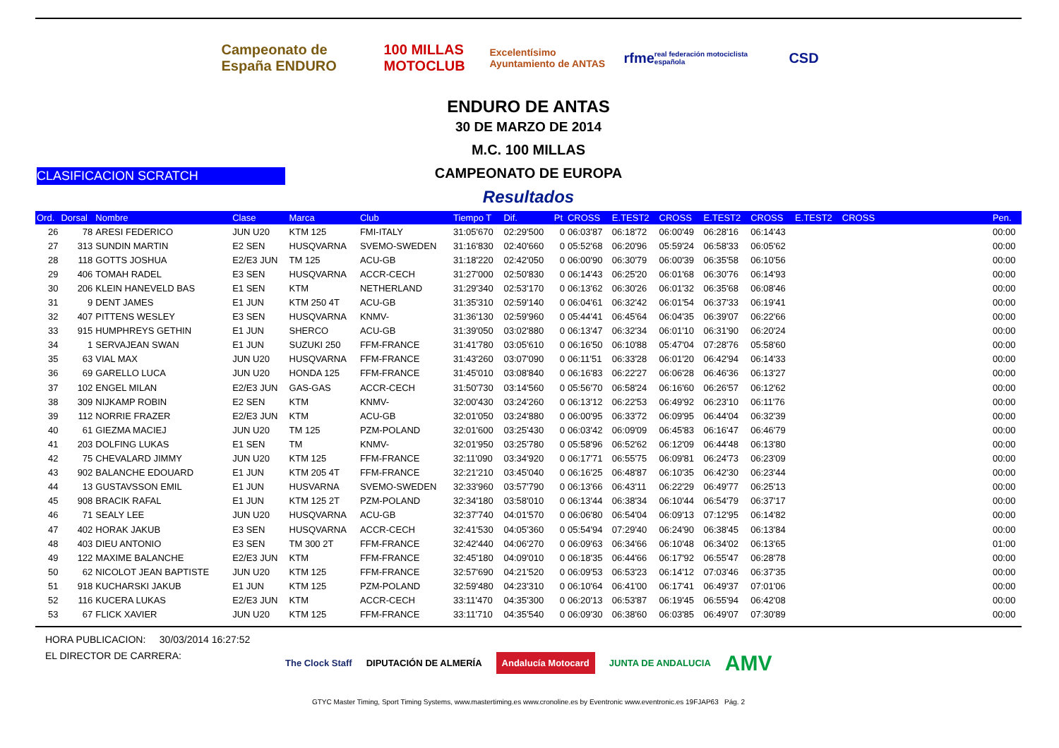Campeonato de España ENDURO
100 MILLAS MOTOCLUB
Excelentísimo Ayuntamiento de ANTAS
rfme real federación motociclista española
CSD
ENDURO DE ANTAS
30 DE MARZO DE 2014
M.C. 100 MILLAS
CLASIFICACION SCRATCH
CAMPEONATO DE EUROPA
Resultados
| Ord. | Dorsal | Nombre | Clase | Marca | Club | Tiempo T | Dif. | Pt | CROSS | E.TEST2 | CROSS | E.TEST2 | CROSS | E.TEST2 | CROSS | | Pen. |
| --- | --- | --- | --- | --- | --- | --- | --- | --- | --- | --- | --- | --- | --- | --- | --- | --- | --- |
| 26 | 78 | ARESI FEDERICO | JUN U20 | KTM 125 | FMI-ITALY | 31:05'670 | 02:29'500 | 0 | 06:03'87 | 06:18'72 | 06:00'49 | 06:28'16 | 06:14'43 | | | | 00:00 |
| 27 | 313 | SUNDIN MARTIN | E2 SEN | HUSQVARNA | SVEMO-SWEDEN | 31:16'830 | 02:40'660 | 0 | 05:52'68 | 06:20'96 | 05:59'24 | 06:58'33 | 06:05'62 | | | | 00:00 |
| 28 | 118 | GOTTS JOSHUA | E2/E3 JUN | TM 125 | ACU-GB | 31:18'220 | 02:42'050 | 0 | 06:00'90 | 06:30'79 | 06:00'39 | 06:35'58 | 06:10'56 | | | | 00:00 |
| 29 | 406 | TOMAH RADEL | E3 SEN | HUSQVARNA | ACCR-CECH | 31:27'000 | 02:50'830 | 0 | 06:14'43 | 06:25'20 | 06:01'68 | 06:30'76 | 06:14'93 | | | | 00:00 |
| 30 | 206 | KLEIN HANEVELD BAS | E1 SEN | KTM | NETHERLAND | 31:29'340 | 02:53'170 | 0 | 06:13'62 | 06:30'26 | 06:01'32 | 06:35'68 | 06:08'46 | | | | 00:00 |
| 31 | 9 | DENT JAMES | E1 JUN | KTM 250 4T | ACU-GB | 31:35'310 | 02:59'140 | 0 | 06:04'61 | 06:32'42 | 06:01'54 | 06:37'33 | 06:19'41 | | | | 00:00 |
| 32 | 407 | PITTENS WESLEY | E3 SEN | HUSQVARNA | KNMV- | 31:36'130 | 02:59'960 | 0 | 05:44'41 | 06:45'64 | 06:04'35 | 06:39'07 | 06:22'66 | | | | 00:00 |
| 33 | 915 | HUMPHREYS GETHIN | E1 JUN | SHERCO | ACU-GB | 31:39'050 | 03:02'880 | 0 | 06:13'47 | 06:32'34 | 06:01'10 | 06:31'90 | 06:20'24 | | | | 00:00 |
| 34 | 1 | SERVAJEAN SWAN | E1 JUN | SUZUKI 250 | FFM-FRANCE | 31:41'780 | 03:05'610 | 0 | 06:16'50 | 06:10'88 | 05:47'04 | 07:28'76 | 05:58'60 | | | | 00:00 |
| 35 | 63 | VIAL MAX | JUN U20 | HUSQVARNA | FFM-FRANCE | 31:43'260 | 03:07'090 | 0 | 06:11'51 | 06:33'28 | 06:01'20 | 06:42'94 | 06:14'33 | | | | 00:00 |
| 36 | 69 | GARELLO LUCA | JUN U20 | HONDA 125 | FFM-FRANCE | 31:45'010 | 03:08'840 | 0 | 06:16'83 | 06:22'27 | 06:06'28 | 06:46'36 | 06:13'27 | | | | 00:00 |
| 37 | 102 | ENGEL MILAN | E2/E3 JUN | GAS-GAS | ACCR-CECH | 31:50'730 | 03:14'560 | 0 | 05:56'70 | 06:58'24 | 06:16'60 | 06:26'57 | 06:12'62 | | | | 00:00 |
| 38 | 309 | NIJKAMP ROBIN | E2 SEN | KTM | KNMV- | 32:00'430 | 03:24'260 | 0 | 06:13'12 | 06:22'53 | 06:49'92 | 06:23'10 | 06:11'76 | | | | 00:00 |
| 39 | 112 | NORRIE FRAZER | E2/E3 JUN | KTM | ACU-GB | 32:01'050 | 03:24'880 | 0 | 06:00'95 | 06:33'72 | 06:09'95 | 06:44'04 | 06:32'39 | | | | 00:00 |
| 40 | 61 | GIEZMA MACIEJ | JUN U20 | TM 125 | PZM-POLAND | 32:01'600 | 03:25'430 | 0 | 06:03'42 | 06:09'09 | 06:45'83 | 06:16'47 | 06:46'79 | | | | 00:00 |
| 41 | 203 | DOLFING LUKAS | E1 SEN | TM | KNMV- | 32:01'950 | 03:25'780 | 0 | 05:58'96 | 06:52'62 | 06:12'09 | 06:44'48 | 06:13'80 | | | | 00:00 |
| 42 | 75 | CHEVALARD JIMMY | JUN U20 | KTM 125 | FFM-FRANCE | 32:11'090 | 03:34'920 | 0 | 06:17'71 | 06:55'75 | 06:09'81 | 06:24'73 | 06:23'09 | | | | 00:00 |
| 43 | 902 | BALANCHE EDOUARD | E1 JUN | KTM 205 4T | FFM-FRANCE | 32:21'210 | 03:45'040 | 0 | 06:16'25 | 06:48'87 | 06:10'35 | 06:42'30 | 06:23'44 | | | | 00:00 |
| 44 | 13 | GUSTAVSSON EMIL | E1 JUN | HUSVARNA | SVEMO-SWEDEN | 32:33'960 | 03:57'790 | 0 | 06:13'66 | 06:43'11 | 06:22'29 | 06:49'77 | 06:25'13 | | | | 00:00 |
| 45 | 908 | BRACIK RAFAL | E1 JUN | KTM 125 2T | PZM-POLAND | 32:34'180 | 03:58'010 | 0 | 06:13'44 | 06:38'34 | 06:10'44 | 06:54'79 | 06:37'17 | | | | 00:00 |
| 46 | 71 | SEALY LEE | JUN U20 | HUSQVARNA | ACU-GB | 32:37'740 | 04:01'570 | 0 | 06:06'80 | 06:54'04 | 06:09'13 | 07:12'95 | 06:14'82 | | | | 00:00 |
| 47 | 402 | HORAK JAKUB | E3 SEN | HUSQVARNA | ACCR-CECH | 32:41'530 | 04:05'360 | 0 | 05:54'94 | 07:29'40 | 06:24'90 | 06:38'45 | 06:13'84 | | | | 00:00 |
| 48 | 403 | DIEU ANTONIO | E3 SEN | TM 300 2T | FFM-FRANCE | 32:42'440 | 04:06'270 | 0 | 06:09'63 | 06:34'66 | 06:10'48 | 06:34'02 | 06:13'65 | | | | 01:00 |
| 49 | 122 | MAXIME BALANCHE | E2/E3 JUN | KTM | FFM-FRANCE | 32:45'180 | 04:09'010 | 0 | 06:18'35 | 06:44'66 | 06:17'92 | 06:55'47 | 06:28'78 | | | | 00:00 |
| 50 | 62 | NICOLOT JEAN BAPTISTE | JUN U20 | KTM 125 | FFM-FRANCE | 32:57'690 | 04:21'520 | 0 | 06:09'53 | 06:53'23 | 06:14'12 | 07:03'46 | 06:37'35 | | | | 00:00 |
| 51 | 918 | KUCHARSKI JAKUB | E1 JUN | KTM 125 | PZM-POLAND | 32:59'480 | 04:23'310 | 0 | 06:10'64 | 06:41'00 | 06:17'41 | 06:49'37 | 07:01'06 | | | | 00:00 |
| 52 | 116 | KUCERA LUKAS | E2/E3 JUN | KTM | ACCR-CECH | 33:11'470 | 04:35'300 | 0 | 06:20'13 | 06:53'87 | 06:19'45 | 06:55'94 | 06:42'08 | | | | 00:00 |
| 53 | 67 | FLICK XAVIER | JUN U20 | KTM 125 | FFM-FRANCE | 33:11'710 | 04:35'540 | 0 | 06:09'30 | 06:38'60 | 06:03'85 | 06:49'07 | 07:30'89 | | | | 00:00 |
HORA PUBLICACION: 30/03/2014 16:27:52
EL DIRECTOR DE CARRERA:
The Clock Staff DIPUTACIÓN DE ALMERÍA Andalucía Motocard JUNTA DE ANDALUCIA AMV
GTYC Master Timing, Sport Timing Systems, www.mastertiming.es www.cronoline.es by Eventronic www.eventronic.es 19FJAP63 Pág. 2